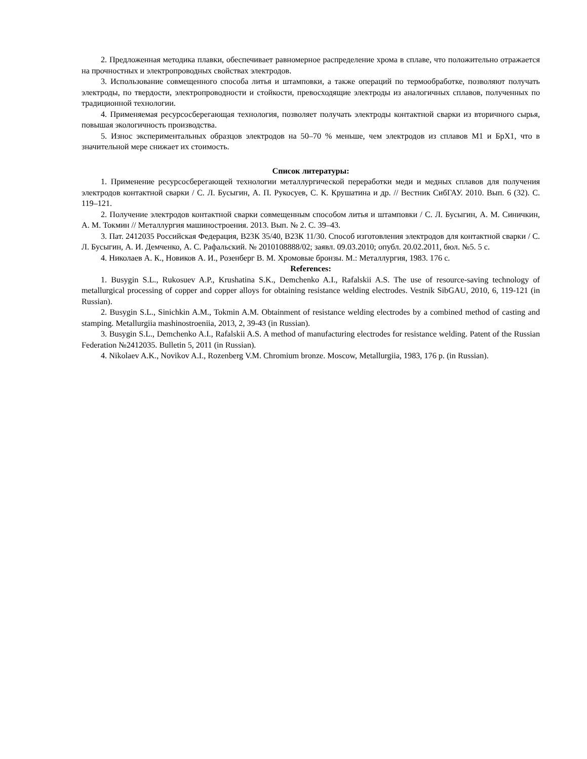2. Предложенная методика плавки, обеспечивает равномерное распределение хрома в сплаве, что положительно отражается на прочностных и электропроводных свойствах электродов.
3. Использование совмещенного способа литья и штамповки, а также операций по термообработке, позволяют получать электроды, по твердости, электропроводности и стойкости, превосходящие электроды из аналогичных сплавов, полученных по традиционной технологии.
4. Применяемая ресурсосберегающая технология, позволяет получать электроды контактной сварки из вторичного сырья, повышая экологичность производства.
5. Износ экспериментальных образцов электродов на 50–70 % меньше, чем электродов из сплавов М1 и БрХ1, что в значительной мере снижает их стоимость.
Список литературы:
1. Применение ресурсосберегающей технологии металлургической переработки меди и медных сплавов для получения электродов контактной сварки / С. Л. Бусыгин, А. П. Рукосуев, С. К. Крушатина и др. // Вестник СибГАУ. 2010. Вып. 6 (32). С. 119–121.
2. Получение электродов контактной сварки совмещенным способом литья и штамповки / С. Л. Бусыгин, А. М. Синичкин, А. М. Токмин // Металлургия машиностроения. 2013. Вып. № 2. С. 39–43.
3. Пат. 2412035 Российская Федерация, В23К 35/40, В23К 11/30. Способ изготовления электродов для контактной сварки / С. Л. Бусыгин, А. И. Демченко, А. С. Рафальский. № 2010108888/02; заявл. 09.03.2010; опубл. 20.02.2011, бюл. №5. 5 с.
4. Николаев А. К., Новиков А. И., Розенберг В. М. Хромовые бронзы. М.: Металлургия, 1983. 176 с.
References:
1. Busygin S.L., Rukosuev A.P., Krushatina S.K., Demchenko A.I., Rafalskii A.S. The use of resource-saving technology of metallurgical processing of copper and copper alloys for obtaining resistance welding electrodes. Vestnik SibGAU, 2010, 6, 119-121 (in Russian).
2. Busygin S.L., Sinichkin A.M., Tokmin A.M. Obtainment of resistance welding electrodes by a combined method of casting and stamping. Metallurgiia mashinostroeniia, 2013, 2, 39-43 (in Russian).
3. Busygin S.L., Demchenko A.I., Rafalskii A.S. A method of manufacturing electrodes for resistance welding. Patent of the Russian Federation №2412035. Bulletin 5, 2011 (in Russian).
4. Nikolaev A.K., Novikov A.I., Rozenberg V.M. Chromium bronze. Moscow, Metallurgiia, 1983, 176 p. (in Russian).